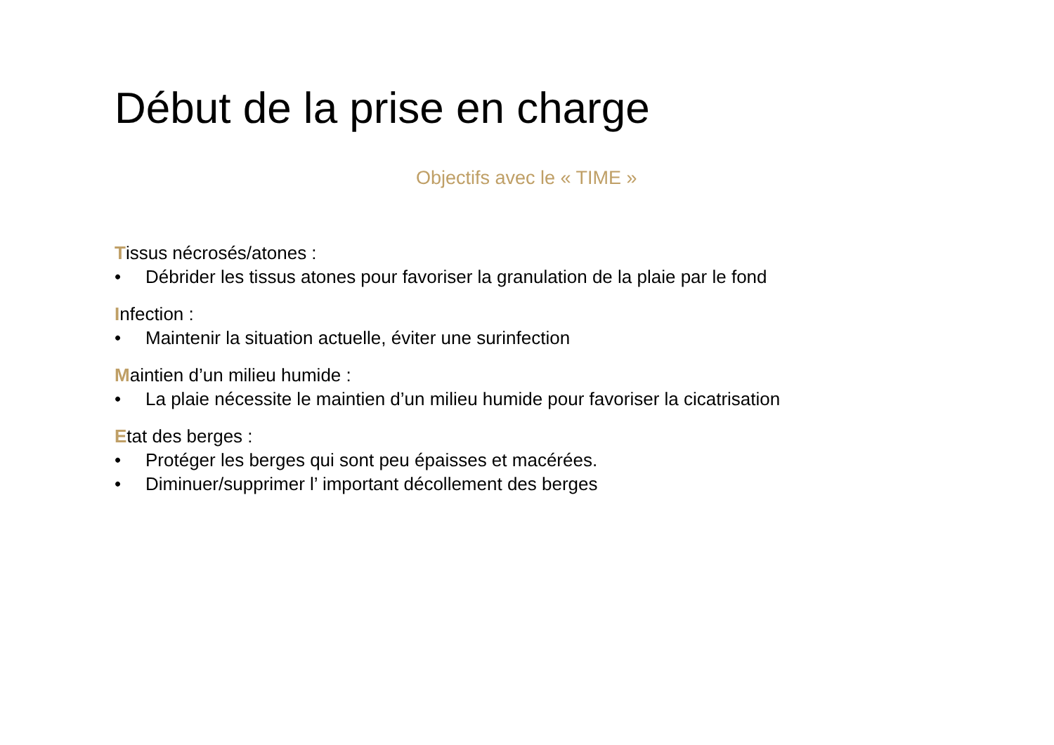Début de la prise en charge
Objectifs avec le « TIME »
Tissus nécrosés/atones :
• Débrider les tissus atones pour favoriser la granulation de la plaie par le fond
Infection :
• Maintenir la situation actuelle, éviter une surinfection
Maintien d’un milieu humide :
• La plaie nécessite le maintien d’un milieu humide pour favoriser la cicatrisation
Etat des berges :
• Protéger les berges qui sont peu épaisses et macérées.
• Diminuer/supprimer l’ important décollement des berges